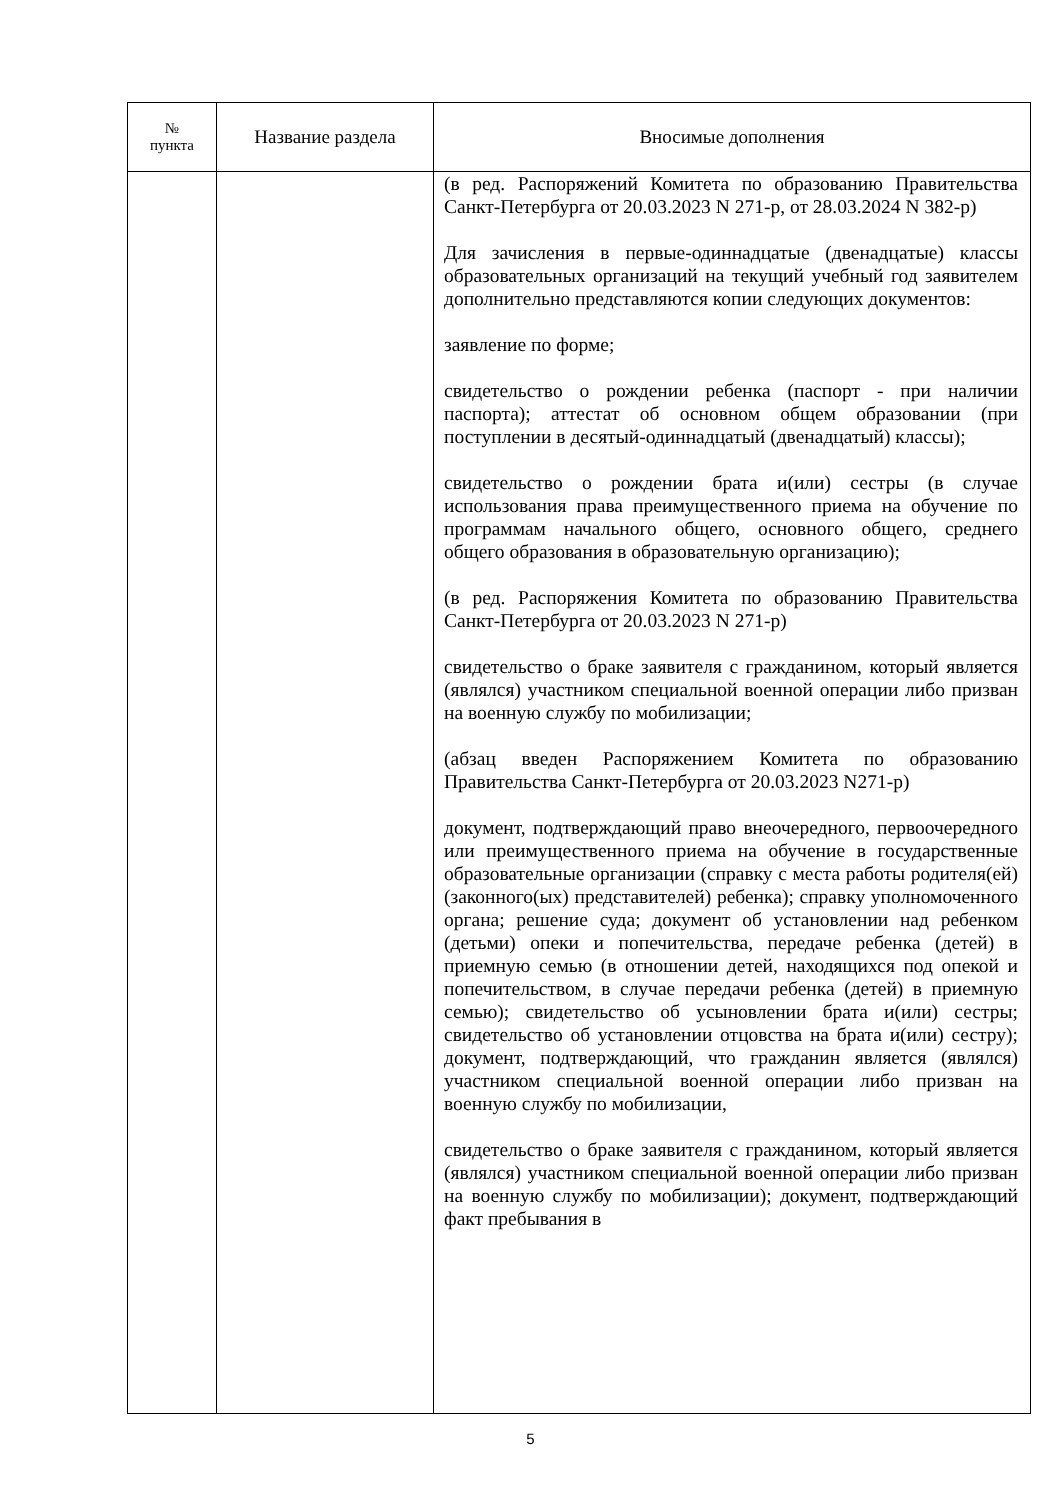| № пункта | Название раздела | Вносимые дополнения |
| --- | --- | --- |
| | | (в ред. Распоряжений Комитета по образованию Правительства Санкт-Петербурга от 20.03.2023 N 271-р, от 28.03.2024 N 382-р) Для зачисления в первые-одиннадцатые (двенадцатые) классы образовательных организаций на текущий учебный год заявителем дополнительно представляются копии следующих документов: заявление по форме; свидетельство о рождении ребенка (паспорт - при наличии паспорта); аттестат об основном общем образовании (при поступлении в десятый-одиннадцатый (двенадцатый) классы); свидетельство о рождении брата и(или) сестры (в случае использования права преимущественного приема на обучение по программам начального общего, основного общего, среднего общего образования в образовательную организацию); (в ред. Распоряжения Комитета по образованию Правительства Санкт-Петербурга от 20.03.2023 N 271-р) свидетельство о браке заявителя с гражданином, который является (являлся) участником специальной военной операции либо призван на военную службу по мобилизации; (абзац введен Распоряжением Комитета по образованию Правительства Санкт-Петербурга от 20.03.2023 N271-р) документ, подтверждающий право внеочередного, первоочередного или преимущественного приема на обучение в государственные образовательные организации (справку с места работы родителя(ей) (законного(ых) представителей) ребенка); справку уполномоченного органа; решение суда; документ об установлении над ребенком (детьми) опеки и попечительства, передаче ребенка (детей) в приемную семью (в отношении детей, находящихся под опекой и попечительством, в случае передачи ребенка (детей) в приемную семью); свидетельство об усыновлении брата и(или) сестры; свидетельство об установлении отцовства на брата и(или) сестру); документ, подтверждающий, что гражданин является (являлся) участником специальной военной операции либо призван на военную службу по мобилизации, свидетельство о браке заявителя с гражданином, который является (являлся) участником специальной военной операции либо призван на военную службу по мобилизации); документ, подтверждающий факт пребывания в |
5